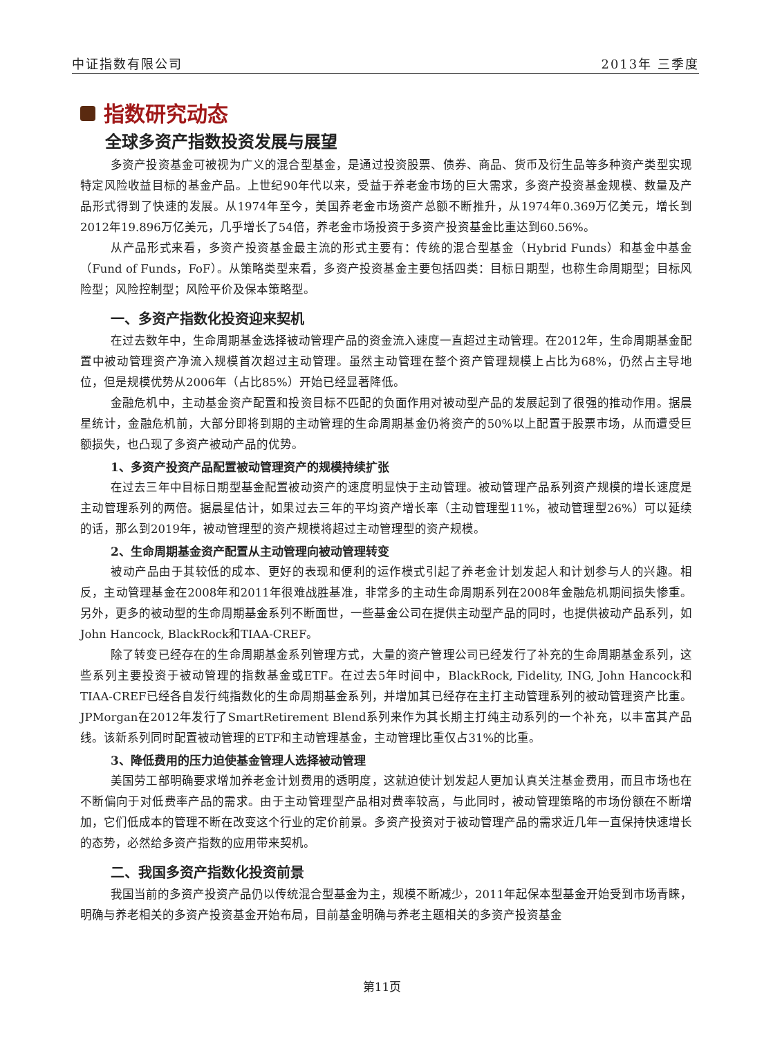中证指数有限公司 2013年 三季度
指数研究动态
全球多资产指数投资发展与展望
多资产投资基金可被视为广义的混合型基金，是通过投资股票、债券、商品、货币及衍生品等多种资产类型实现特定风险收益目标的基金产品。上世纪90年代以来，受益于养老金市场的巨大需求，多资产投资基金规模、数量及产品形式得到了快速的发展。从1974年至今，美国养老金市场资产总额不断推升，从1974年0.369万亿美元，增长到2012年19.896万亿美元，几乎增长了54倍，养老金市场投资于多资产投资基金比重达到60.56%。
从产品形式来看，多资产投资基金最主流的形式主要有：传统的混合型基金（Hybrid Funds）和基金中基金（Fund of Funds，FoF）。从策略类型来看，多资产投资基金主要包括四类：目标日期型，也称生命周期型；目标风险型；风险控制型；风险平价及保本策略型。
一、多资产指数化投资迎来契机
在过去数年中，生命周期基金选择被动管理产品的资金流入速度一直超过主动管理。在2012年，生命周期基金配置中被动管理资产净流入规模首次超过主动管理。虽然主动管理在整个资产管理规模上占比为68%，仍然占主导地位，但是规模优势从2006年（占比85%）开始已经显著降低。
金融危机中，主动基金资产配置和投资目标不匹配的负面作用对被动型产品的发展起到了很强的推动作用。据晨星统计，金融危机前，大部分即将到期的主动管理的生命周期基金仍将资产的50%以上配置于股票市场，从而遭受巨额损失，也凸现了多资产被动产品的优势。
1、多资产投资产品配置被动管理资产的规模持续扩张
在过去三年中目标日期型基金配置被动资产的速度明显快于主动管理。被动管理产品系列资产规模的增长速度是主动管理系列的两倍。据晨星估计，如果过去三年的平均资产增长率（主动管理型11%，被动管理型26%）可以延续的话，那么到2019年，被动管理型的资产规模将超过主动管理型的资产规模。
2、生命周期基金资产配置从主动管理向被动管理转变
被动产品由于其较低的成本、更好的表现和便利的运作模式引起了养老金计划发起人和计划参与人的兴趣。相反，主动管理基金在2008年和2011年很难战胜基准，非常多的主动生命周期系列在2008年金融危机期间损失惨重。另外，更多的被动型的生命周期基金系列不断面世，一些基金公司在提供主动型产品的同时，也提供被动产品系列，如John Hancock, BlackRock和TIAA-CREF。
除了转变已经存在的生命周期基金系列管理方式，大量的资产管理公司已经发行了补充的生命周期基金系列，这些系列主要投资于被动管理的指数基金或ETF。在过去5年时间中，BlackRock, Fidelity, ING, John Hancock和TIAA-CREF已经各自发行纯指数化的生命周期基金系列，并增加其已经存在主打主动管理系列的被动管理资产比重。JPMorgan在2012年发行了SmartRetirement Blend系列来作为其长期主打纯主动系列的一个补充，以丰富其产品线。该新系列同时配置被动管理的ETF和主动管理基金，主动管理比重仅占31%的比重。
3、降低费用的压力迫使基金管理人选择被动管理
美国劳工部明确要求增加养老金计划费用的透明度，这就迫使计划发起人更加认真关注基金费用，而且市场也在不断偏向于对低费率产品的需求。由于主动管理型产品相对费率较高，与此同时，被动管理策略的市场份额在不断增加，它们低成本的管理不断在改变这个行业的定价前景。多资产投资对于被动管理产品的需求近几年一直保持快速增长的态势，必然给多资产指数的应用带来契机。
二、我国多资产指数化投资前景
我国当前的多资产投资产品仍以传统混合型基金为主，规模不断减少，2011年起保本型基金开始受到市场青睐，明确与养老相关的多资产投资基金开始布局，目前基金明确与养老主题相关的多资产投资基金
第11页